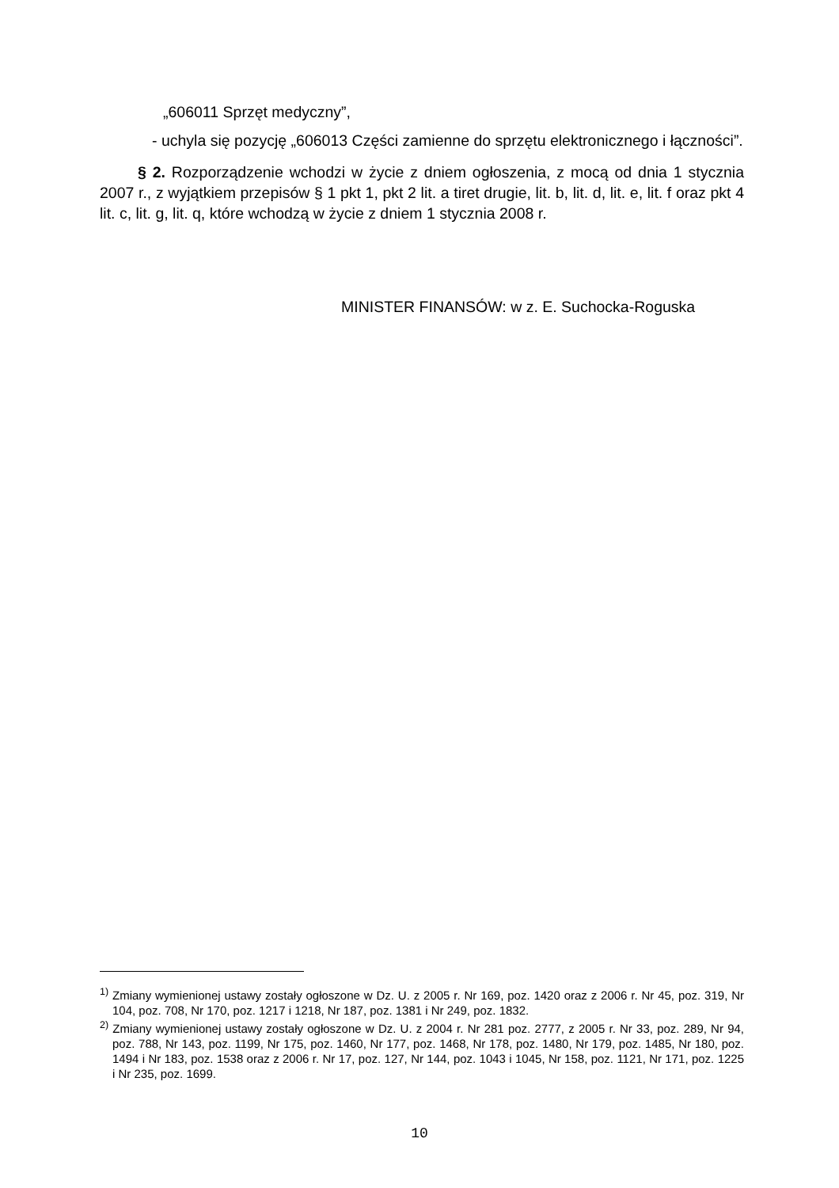„606011 Sprzęt medyczny”,
- uchyla się pozycję „606013 Części zamienne do sprzętu elektronicznego i łączności”.
§ 2. Rozporządzenie wchodzi w życie z dniem ogłoszenia, z mocą od dnia 1 stycznia 2007 r., z wyjątkiem przepisów § 1 pkt 1, pkt 2 lit. a tiret drugie, lit. b, lit. d, lit. e, lit. f oraz pkt 4 lit. c, lit. g, lit. q, które wchodzą w życie z dniem 1 stycznia 2008 r.
MINISTER FINANSÓW: w z. E. Suchocka-Roguska
<sup>1)</sup> Zmiany wymienionej ustawy zostały ogłoszone w Dz. U. z 2005 r. Nr 169, poz. 1420 oraz z 2006 r. Nr 45, poz. 319, Nr 104, poz. 708, Nr 170, poz. 1217 i 1218, Nr 187, poz. 1381 i Nr 249, poz. 1832.
<sup>2)</sup> Zmiany wymienionej ustawy zostały ogłoszone w Dz. U. z 2004 r. Nr 281 poz. 2777, z 2005 r. Nr 33, poz. 289, Nr 94, poz. 788, Nr 143, poz. 1199, Nr 175, poz. 1460, Nr 177, poz. 1468, Nr 178, poz. 1480, Nr 179, poz. 1485, Nr 180, poz. 1494 i Nr 183, poz. 1538 oraz z 2006 r. Nr 17, poz. 127, Nr 144, poz. 1043 i 1045, Nr 158, poz. 1121, Nr 171, poz. 1225 i Nr 235, poz. 1699.
10